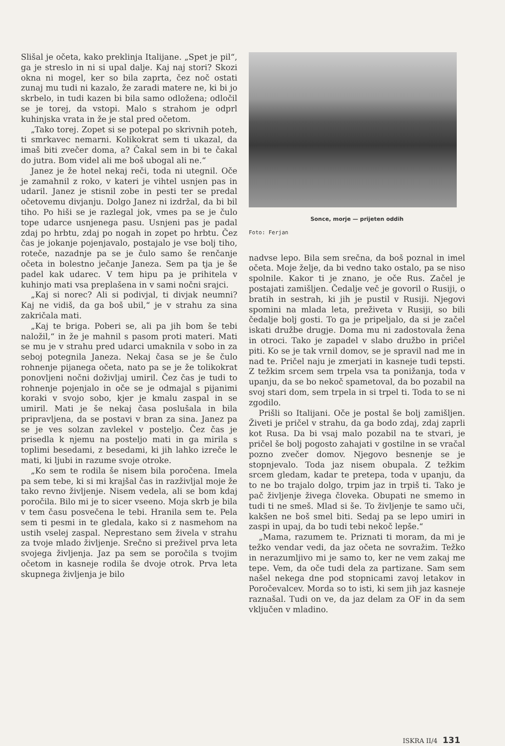Slišal je očeta, kako preklinja Italijane. „Spet je pil“, ga je streslo in ni si upal dalje. Kaj naj stori? Skozi okna ni mogel, ker so bila zaprta, čez noč ostati zunaj mu tudi ni kazalo, že zaradi matere ne, ki bi jo skrbelo, in tudi kazen bi bila samo odložena; odločil se je torej, da vstopi. Malo s strahom je odprl kuhinjska vrata in že je stal pred očetom.
„Tako torej. Zopet si se potepal po skrivnih poteh, ti smrkavec nemarni. Kolikokrat sem ti ukazal, da imaš biti zvečer doma, a? Čakal sem in bi te čakal do jutra. Bom videl ali me boš ubogal ali ne.“
Janez je že hotel nekaj reči, toda ni utegnil. Oče je zamahnil z roko, v kateri je vihtel usnjen pas in udaril. Janez je stisnil zobe in pesti ter se predal očetovemu divjanju. Dolgo Janez ni izdržal, da bi bil tiho. Po hiši se je razlegal jok, vmes pa se je čulo tope udarce usnjenega pasu. Usnjeni pas je padal zdaj po hrbtu, zdaj po nogah in zopet po hrbtu. Čez čas je jokanje pojenjavalo, postajalo je vse bolj tiho, roteče, nazadnje pa se je čulo samo še renčanje očeta in bolestno ječanje Janeza. Sem pa tja je še padel kak udarec. V tem hipu pa je prihitela v kuhinjo mati vsa preplašena in v sami nočni srajci.
„Kaj si norec? Ali si podivjal, ti divjak neumni? Kaj ne vidiš, da ga boš ubil,“ je v strahu za sina zakričala mati.
„Kaj te briga. Poberi se, ali pa jih bom še tebi naložil,“ in že je mahnil s pasom proti materi. Mati se mu je v strahu pred udarci umaknila v sobo in za seboj potegnila Janeza. Nekaj časa se je še čulo rohnenje pijanega očeta, nato pa se je že tolikokrat ponovljeni nočni doživljaj umiril. Čez čas je tudi to rohnenje pojenjalo in oče se je odmajal s pijanimi koraki v svojo sobo, kjer je kmalu zaspal in se umiril. Mati je še nekaj časa poslušala in bila pripravljena, da se postavi v bran za sina. Janez pa se je ves solzan zavlekel v posteljo. Čez čas je prisedla k njemu na posteljo mati in ga mirila s toplimi besedami, z besedami, ki jih lahko izreče le mati, ki ljubi in razume svoje otroke.
„Ko sem te rodila še nisem bila poročena. Imela pa sem tebe, ki si mi krajšal čas in razživljal moje že tako revno življenje. Nisem vedela, ali se bom kdaj poročila. Bilo mi je to sicer vseeno. Moja skrb je bila v tem času posvečena le tebi. Hranila sem te. Pela sem ti pesmi in te gledala, kako si z nasmehom na ustih vselej zaspal. Neprestano sem živela v strahu za tvoje mlado življenje. Srečno si preživel prva leta svojega življenja. Jaz pa sem se poročila s tvojim očetom in kasneje rodila še dvoje otrok. Prva leta skupnega življenja je bilo
Sonce, morje — prijeten oddih
Foto: Ferjan
nadvse lepo. Bila sem srečna, da boš poznal in imel očeta. Moje želje, da bi vedno tako ostalo, pa se niso spolnile. Kakor ti je znano, je oče Rus. Začel je postajati zamišljen. Čedalje več je govoril o Rusiji, o bratih in sestrah, ki jih je pustil v Rusiji. Njegovi spomini na mlada leta, preživeta v Rusiji, so bili čedalje bolj gosti. To ga je pripeljalo, da si je začel iskati družbe drugje. Doma mu ni zadostovala žena in otroci. Tako je zapadel v slabo družbo in pričel piti. Ko se je tak vrnil domov, se je spravil nad me in nad te. Pričel naju je zmerjati in kasneje tudi tepsti. Z težkim srcem sem trpela vsa ta ponižanja, toda v upanju, da se bo nekoč spametoval, da bo pozabil na svoj stari dom, sem trpela in si trpel ti. Toda to se ni zgodilo.
Prišli so Italijani. Oče je postal še bolj zamišljen. Živeti je pričel v strahu, da ga bodo zdaj, zdaj zaprli kot Rusa. Da bi vsaj malo pozabil na te stvari, je pričel še bolj pogosto zahajati v gostilne in se vračal pozno zvečer domov. Njegovo besnenje se je stopnjevalo. Toda jaz nisem obupala. Z težkim srcem gledam, kadar te pretepa, toda v upanju, da to ne bo trajalo dolgo, trpim jaz in trpiš ti. Tako je pač življenje živega človeka. Obupati ne smemo in tudi ti ne smeš. Mlad si še. To življenje te samo uči, kakšen ne boš smel biti. Sedaj pa se lepo umiri in zaspi in upaj, da bo tudi tebi nekoč lepše.“
„Mama, razumem te. Priznati ti moram, da mi je težko vendar vedi, da jaz očeta ne sovražim. Težko in nerazumljivo mi je samo to, ker ne vem zakaj me tepe. Vem, da oče tudi dela za partizane. Sam sem našel nekega dne pod stopnicami zavoj letakov in Poročevalcev. Morda so to isti, ki sem jih jaz kasneje raznašal. Tudi on ve, da jaz delam za OF in da sem vključen v mladino.
ISKRA II/4 131